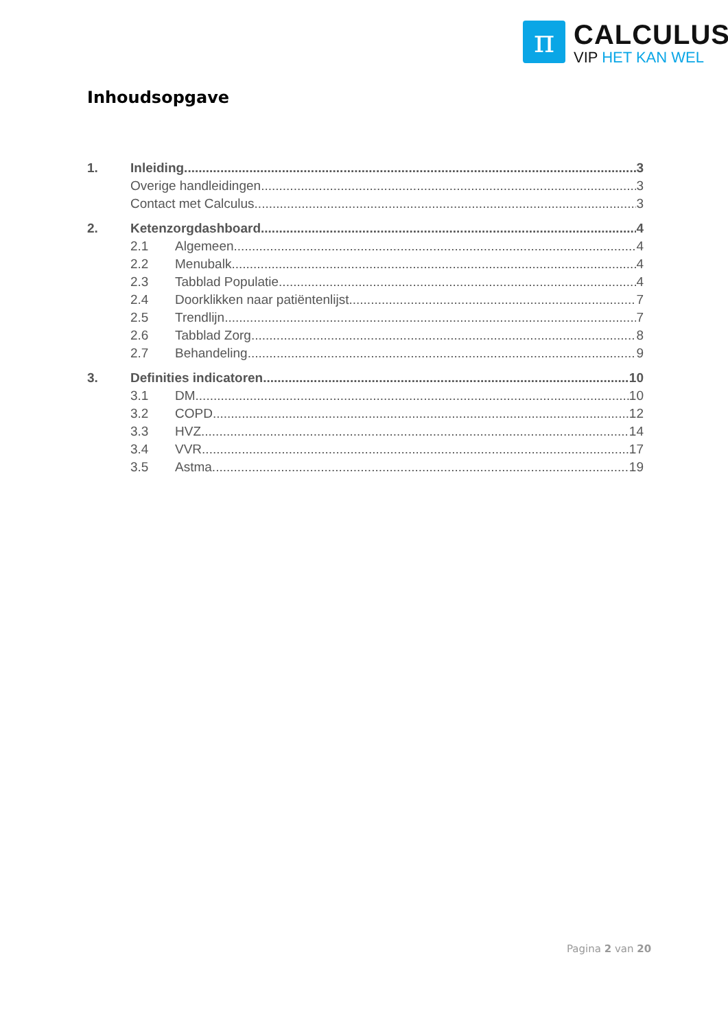π
CALCULUS
VIP HET KAN WEL
Inhoudsopgave
1. Inleiding 3
Overige handleidingen 3
Contact met Calculus 3
2. Ketenzorgdashboard 4
2.1 Algemeen 4
2.2 Menubalk 4
2.3 Tabblad Populatie 4
2.4 Doorklikken naar patiëntenlijst 7
2.5 Trendlijn 7
2.6 Tabblad Zorg 8
2.7 Behandeling 9
3. Definities indicatoren 10
3.1 DM 10
3.2 COPD 12
3.3 HVZ 14
3.4 VVR 17
3.5 Astma 19
Pagina 2 van 20